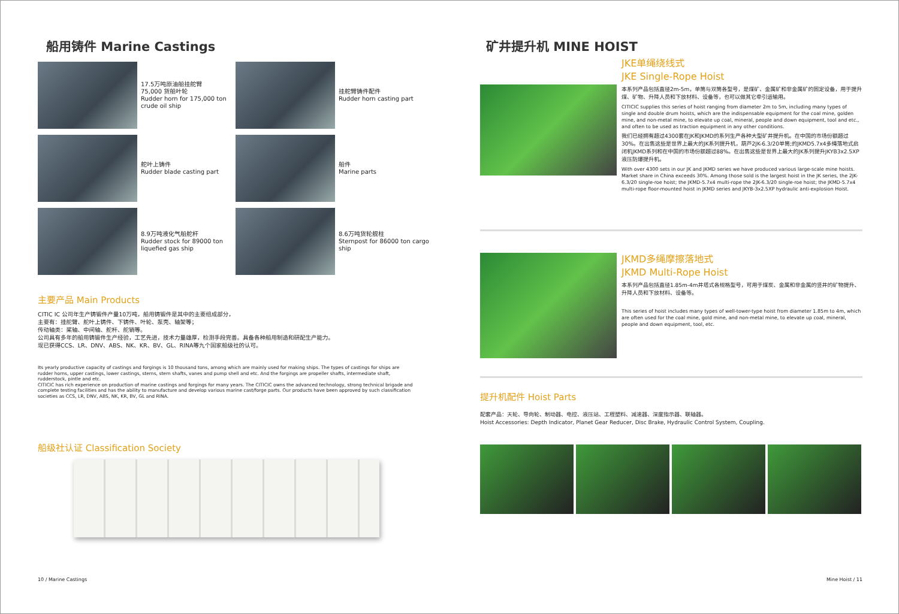船用铸件 Marine Castings
17.5万吨原油船挂舵臂
75,000 货船叶轮
Rudder horn for 175,000 ton crude oil ship
挂舵臂铸件配件
Rudder horn casting part
舵叶上铸件
Rudder blade casting part
船件
Marine parts
8.9万吨液化气船舵杆
Rudder stock for 89000 ton liquefied gas ship
8.6万吨货轮舰柱
Sternpost for 86000 ton cargo ship
主要产品 Main Products
CITIC IC 公司年生产铸锻件产量10万吨，船用铸锻件是其中的主要组成部分，
主要有：挂舵臂、舵叶上铸件、下铸件、叶轮、泵壳、轴架等；
传动轴类：桨轴、中间轴、舵杆、舵销等。
公司具有多年的船用铸锻件生产经验，工艺先进，技术力量雄厚，检测手段完善。具备各种船用制造和研配生产能力。
现已获得CCS、LR、DNV、ABS、NK、KR、BV、GL、RINA等九个国家船级社的认可。
Its yearly productive capacity of castings and forgings is 10 thousand tons, among which are mainly used for making ships. The types of castings for ships are rudder horns, upper castings, lower castings, sterns, stern shafts, vanes and pump shell and etc. And the forgings are propeller shafts, intermediate shaft, rudderstock, pintle and etc.
CITICIC has rich experience on production of marine castings and forgings for many years. The CITICIC owns the advanced technology, strong technical brigade and complete testing facilities and has the ability to manufacture and develop various marine cast/forge parts. Our products have been approved by such classification societies as CCS, LR, DNV, ABS, NK, KR, BV, GL and RINA.
船级社认证 Classification Society
10 / Marine Castings
矿井提升机 MINE HOIST
JKE单绳绕线式
JKE Single-Rope Hoist
本系列产品包括直径2m-5m，单筒与双筒各型号，是煤矿、金属矿和非金属矿的固定设备，用于提升煤、矿物、升降人员和下放材料、设备等，也可以做其它牵引运输用。
CITICIC supplies this series of hoist ranging from diameter 2m to 5m, including many types of single and double drum hoists, which are the indispensable equipment for the coal mine, golden mine, and non-metal mine, to elevate up coal, mineral, people and down equipment, tool and etc., and often to be used as traction equipment in any other conditions.
我们已经拥有超过4300套在JK和JKMD的系列生产各种大型矿井提升机。在中国的市场份额超过30%。在出售这些是世界上最大的JK系列提升机，葫芦2JK-6.3/20单筒;的JKMD5.7x4多绳落地式启闭机JKMD系列和在中国的市场份额超过88%。在出售这些是世界上最大的JK系列提升JKYB3x2.5XP液压防爆提升机。
With over 4300 sets in our JK and JKMD series we have produced various large-scale mine hoists. Market share in China exceeds 30%. Among those sold is the largest hoist in the JK series, the 2JK-6.3/20 single-roe hoist; the JKMD-5.7x4 multi-rope the 2JK-6.3/20 single-roe hoist; the JKMD-5.7x4 multi-rope floor-mounted hoist in JKMD series and JKYB-3x2.5XP hydraulic anti-explosion Hoist.
JKMD多绳摩擦落地式
JKMD Multi-Rope Hoist
本系列产品包括直径1.85m-4m井塔式各规格型号，可用于煤炭、金属和非金属的竖井的矿物提升、升降人员和下放材料、设备等。
This series of hoist includes many types of well-tower-type hoist from diameter 1.85m to 4m, which are often used for the coal mine, gold mine, and non-metal mine, to elevate up coal, mineral, people and down equipment, tool, etc.
提升机配件 Hoist Parts
配套产品：天轮、导向轮、制动器、电控、液压站、工程塑料、减速器、深度指示器、联轴器。
Hoist Accessories: Depth Indicator, Planet Gear Reducer, Disc Brake, Hydraulic Control System, Coupling.
Mine Hoist / 11